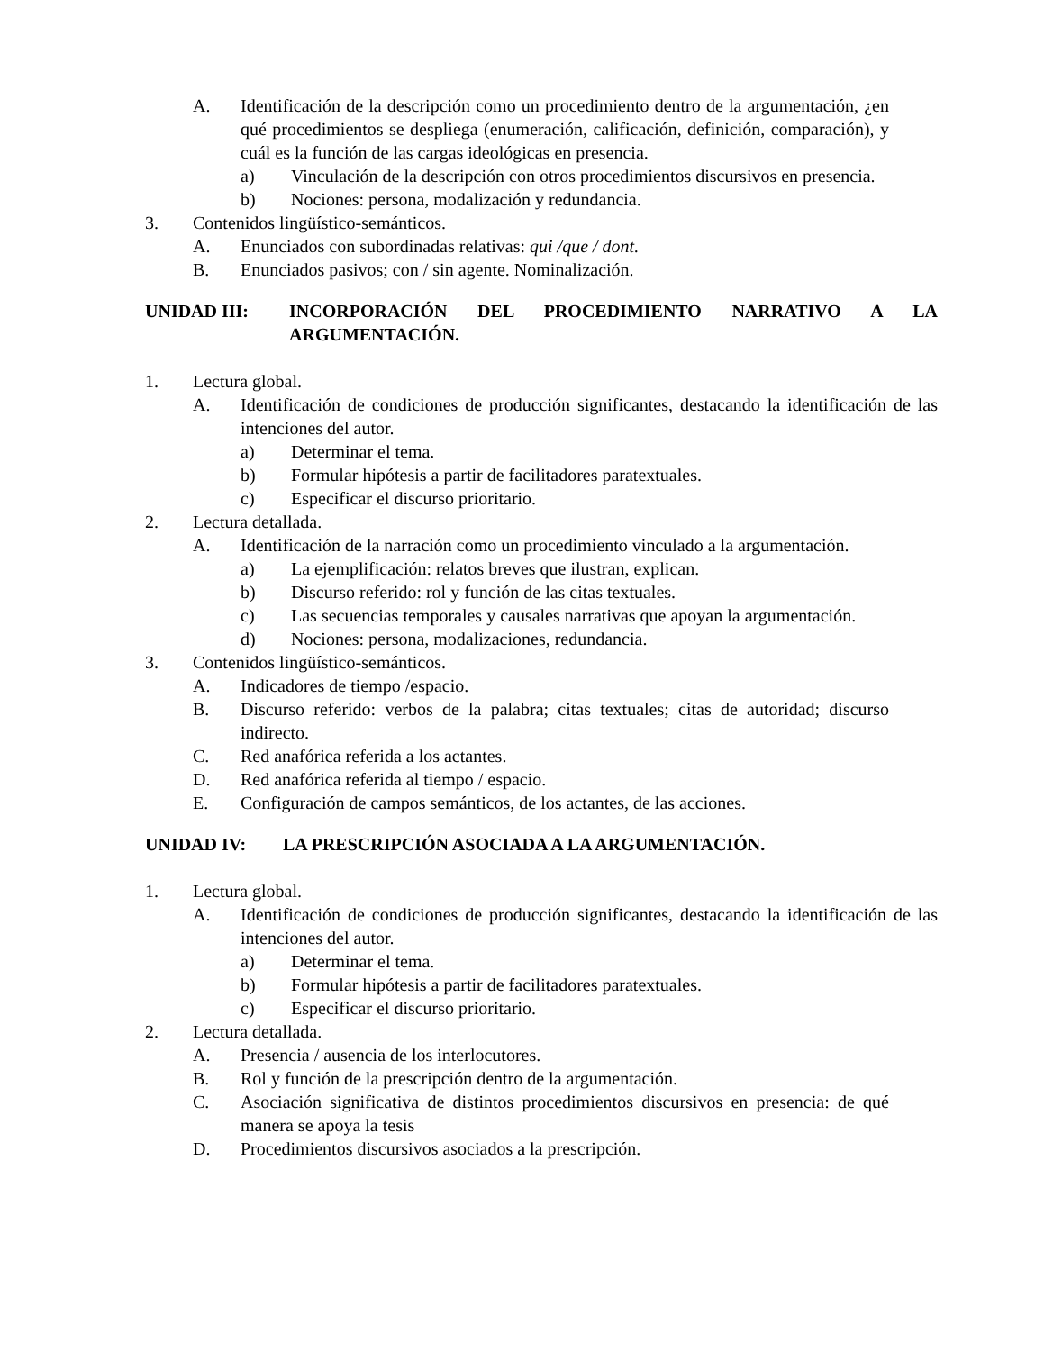A. Identificación de la descripción como un procedimiento dentro de la argumentación, ¿en qué procedimientos se despliega (enumeración, calificación, definición, comparación), y cuál es la función de las cargas ideológicas en presencia.
a) Vinculación de la descripción con otros procedimientos discursivos en presencia.
b) Nociones: persona, modalización y redundancia.
3. Contenidos lingüístico-semánticos.
A. Enunciados con subordinadas relativas: qui /que / dont.
B. Enunciados pasivos; con / sin agente. Nominalización.
UNIDAD III: INCORPORACIÓN DEL PROCEDIMIENTO NARRATIVO A LA ARGUMENTACIÓN.
1. Lectura global.
A. Identificación de condiciones de producción significantes, destacando la identificación de las intenciones del autor.
a) Determinar el tema.
b) Formular hipótesis a partir de facilitadores paratextuales.
c) Especificar el discurso prioritario.
2. Lectura detallada.
A. Identificación de la narración como un procedimiento vinculado a la argumentación.
a) La ejemplificación: relatos breves que ilustran, explican.
b) Discurso referido: rol y función de las citas textuales.
c) Las secuencias temporales y causales narrativas que apoyan la argumentación.
d) Nociones: persona, modalizaciones, redundancia.
3. Contenidos lingüístico-semánticos.
A. Indicadores de tiempo /espacio.
B. Discurso referido: verbos de la palabra; citas textuales; citas de autoridad; discurso indirecto.
C. Red anafórica referida a los actantes.
D. Red anafórica referida al tiempo / espacio.
E. Configuración de campos semánticos, de los actantes, de las acciones.
UNIDAD IV: LA PRESCRIPCIÓN ASOCIADA A LA ARGUMENTACIÓN.
1. Lectura global.
A. Identificación de condiciones de producción significantes, destacando la identificación de las intenciones del autor.
a) Determinar el tema.
b) Formular hipótesis a partir de facilitadores paratextuales.
c) Especificar el discurso prioritario.
2. Lectura detallada.
A. Presencia / ausencia de los interlocutores.
B. Rol y función de la prescripción dentro de la argumentación.
C. Asociación significativa de distintos procedimientos discursivos en presencia: de qué manera se apoya la tesis
D. Procedimientos discursivos asociados a la prescripción.